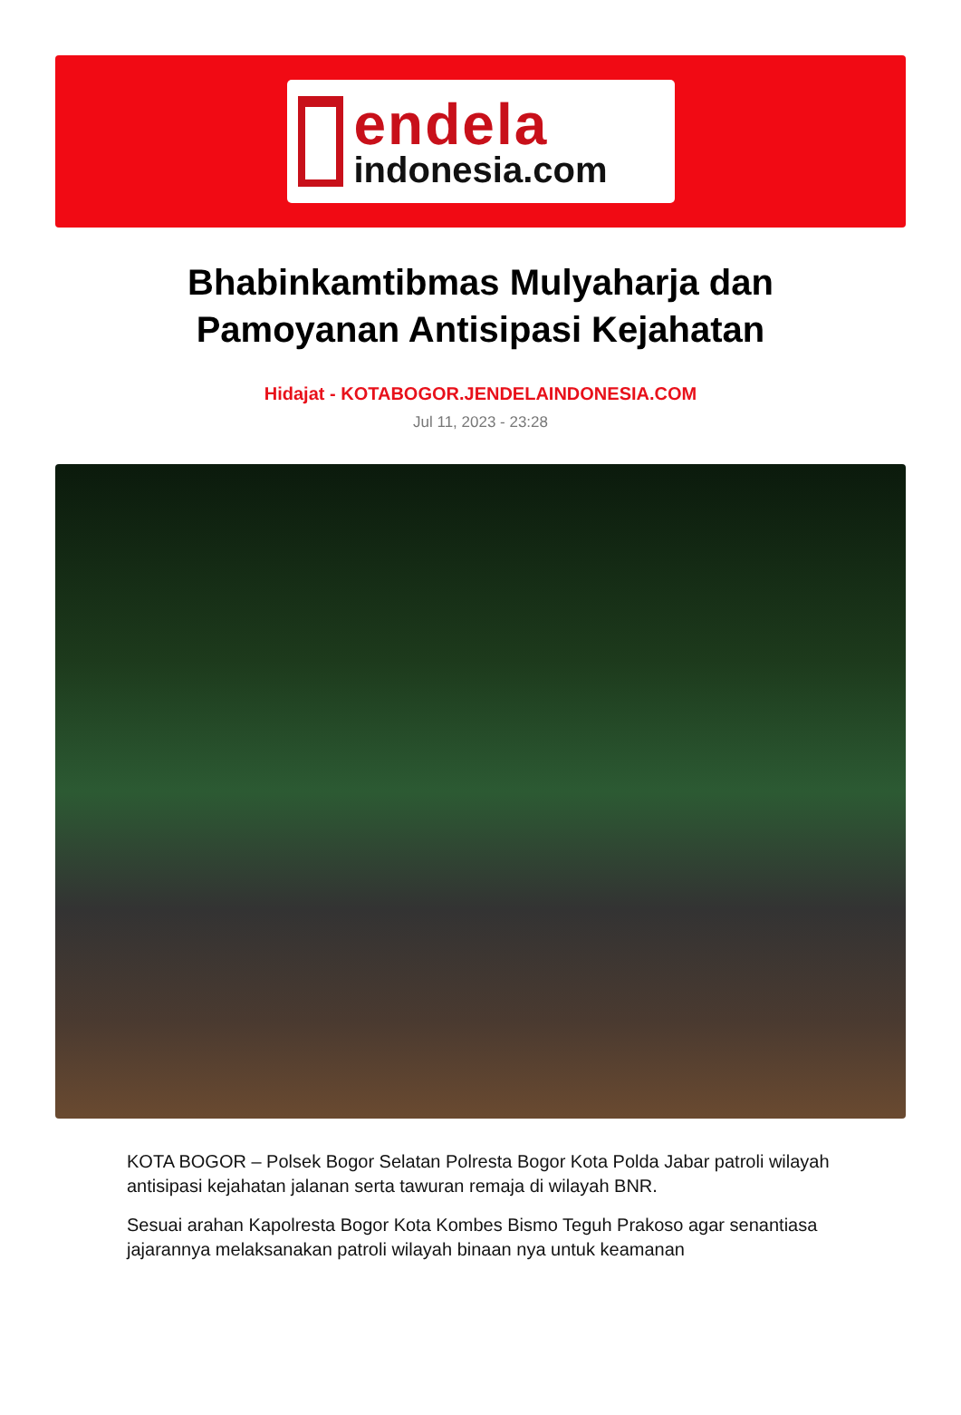endela
indonesia.com
Bhabinkamtibmas Mulyaharja dan Pamoyanan Antisipasi Kejahatan
Hidajat - KOTABOGOR.JENDELAINDONESIA.COM
Jul 11, 2023 - 23:28
KOTA BOGOR – Polsek Bogor Selatan Polresta Bogor Kota Polda Jabar patroli wilayah antisipasi kejahatan jalanan serta tawuran remaja di wilayah BNR.
Sesuai arahan Kapolresta Bogor Kota Kombes Bismo Teguh Prakoso agar senantiasa jajarannya melaksanakan patroli wilayah binaan nya untuk keamanan